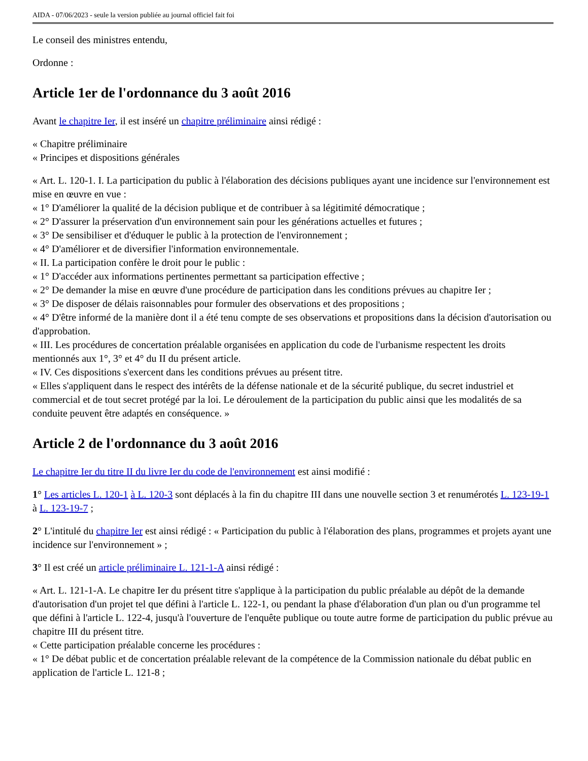AIDA - 07/06/2023 - seule la version publiée au journal officiel fait foi
Le conseil des ministres entendu,
Ordonne :
Article 1er de l'ordonnance du 3 août 2016
Avant le chapitre Ier, il est inséré un chapitre préliminaire ainsi rédigé :
« Chapitre préliminaire
« Principes et dispositions générales
« Art. L. 120-1. I. La participation du public à l'élaboration des décisions publiques ayant une incidence sur l'environnement est mise en œuvre en vue :
« 1° D'améliorer la qualité de la décision publique et de contribuer à sa légitimité démocratique ;
« 2° D'assurer la préservation d'un environnement sain pour les générations actuelles et futures ;
« 3° De sensibiliser et d'éduquer le public à la protection de l'environnement ;
« 4° D'améliorer et de diversifier l'information environnementale.
« II. La participation confère le droit pour le public :
« 1° D'accéder aux informations pertinentes permettant sa participation effective ;
« 2° De demander la mise en œuvre d'une procédure de participation dans les conditions prévues au chapitre Ier ;
« 3° De disposer de délais raisonnables pour formuler des observations et des propositions ;
« 4° D'être informé de la manière dont il a été tenu compte de ses observations et propositions dans la décision d'autorisation ou d'approbation.
« III. Les procédures de concertation préalable organisées en application du code de l'urbanisme respectent les droits mentionnés aux 1°, 3° et 4° du II du présent article.
« IV. Ces dispositions s'exercent dans les conditions prévues au présent titre.
« Elles s'appliquent dans le respect des intérêts de la défense nationale et de la sécurité publique, du secret industriel et commercial et de tout secret protégé par la loi. Le déroulement de la participation du public ainsi que les modalités de sa conduite peuvent être adaptés en conséquence. »
Article 2 de l'ordonnance du 3 août 2016
Le chapitre Ier du titre II du livre Ier du code de l'environnement est ainsi modifié :
1° Les articles L. 120-1 à L. 120-3 sont déplacés à la fin du chapitre III dans une nouvelle section 3 et renumérotés L. 123-19-1 à L. 123-19-7 ;
2° L'intitulé du chapitre Ier est ainsi rédigé : « Participation du public à l'élaboration des plans, programmes et projets ayant une incidence sur l'environnement » ;
3° Il est créé un article préliminaire L. 121-1-A ainsi rédigé :
« Art. L. 121-1-A. Le chapitre Ier du présent titre s'applique à la participation du public préalable au dépôt de la demande d'autorisation d'un projet tel que défini à l'article L. 122-1, ou pendant la phase d'élaboration d'un plan ou d'un programme tel que défini à l'article L. 122-4, jusqu'à l'ouverture de l'enquête publique ou toute autre forme de participation du public prévue au chapitre III du présent titre.
« Cette participation préalable concerne les procédures :
« 1° De débat public et de concertation préalable relevant de la compétence de la Commission nationale du débat public en application de l'article L. 121-8 ;